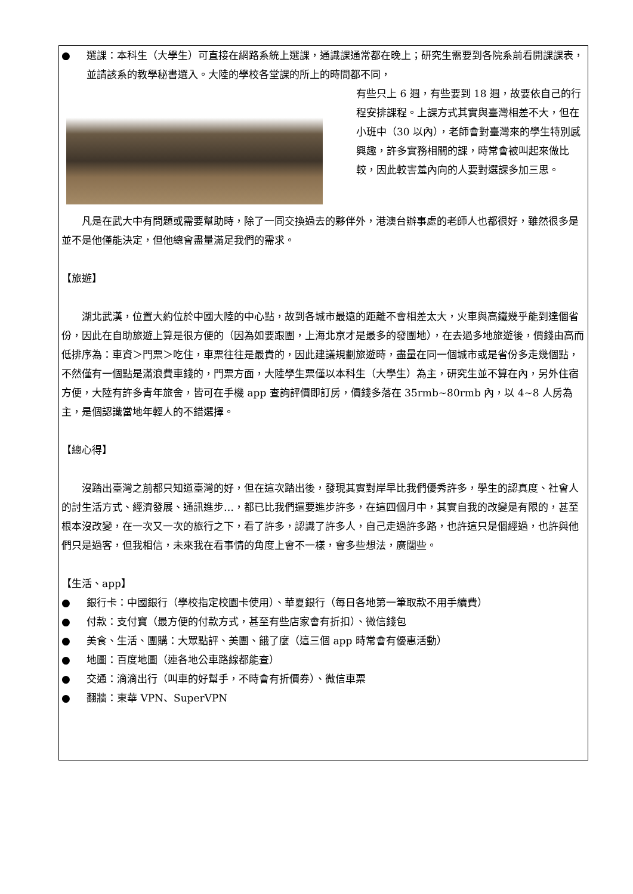● 選課：本科生（大學生）可直接在網路系統上選課，通識課通常都在晚上；研究生需要到各院系前看開課課表，並請該系的教學秘書選入。大陸的學校各堂課的所上的時間都不同，
有些只上 6 週，有些要到 18 週，故要依自己的行程安排課程。上課方式其實與臺灣相差不大，但在小班中（30 以內），老師會對臺灣來的學生特別感興趣，許多實務相關的課，時常會被叫起來做比較，因此較害羞內向的人要對選課多加三思。
凡是在武大中有問題或需要幫助時，除了一同交換過去的夥伴外，港澳台辦事處的老師人也都很好，雖然很多是並不是他僅能決定，但他總會盡量滿足我們的需求。
【旅遊】
湖北武漢，位置大約位於中國大陸的中心點，故到各城市最遠的距離不會相差太大，火車與高鐵幾乎能到達個省份，因此在自助旅遊上算是很方便的（因為如要跟團，上海北京才是最多的發團地），在去過多地旅遊後，價錢由高而低排序為：車資＞門票＞吃住，車票往往是最貴的，因此建議規劃旅遊時，盡量在同一個城市或是省份多走幾個點，不然僅有一個點是滿浪費車錢的，門票方面，大陸學生票僅以本科生（大學生）為主，研究生並不算在內，另外住宿方便，大陸有許多青年旅舍，皆可在手機 app 查詢評價即訂房，價錢多落在 35rmb~80rmb 內，以 4~8 人房為主，是個認識當地年輕人的不錯選擇。
【總心得】
沒踏出臺灣之前都只知道臺灣的好，但在這次踏出後，發現其實對岸早比我們優秀許多，學生的認真度、社會人的討生活方式、經濟發展、通訊進步…，都已比我們還要進步許多，在這四個月中，其實自我的改變是有限的，甚至根本沒改變，在一次又一次的旅行之下，看了許多，認識了許多人，自己走過許多路，也許這只是個經過，也許與他們只是過客，但我相信，未來我在看事情的角度上會不一樣，會多些想法，廣闊些。
【生活、app】
● 銀行卡：中國銀行（學校指定校園卡使用）、華夏銀行（每日各地第一筆取款不用手續費）
● 付款：支付寶（最方便的付款方式，甚至有些店家會有折扣）、微信錢包
● 美食、生活、團購：大眾點評、美團、餓了麼（這三個 app 時常會有優惠活動）
● 地圖：百度地圖（連各地公車路線都能查）
● 交通：滴滴出行（叫車的好幫手，不時會有折價券）、微信車票
● 翻牆：東華 VPN、SuperVPN